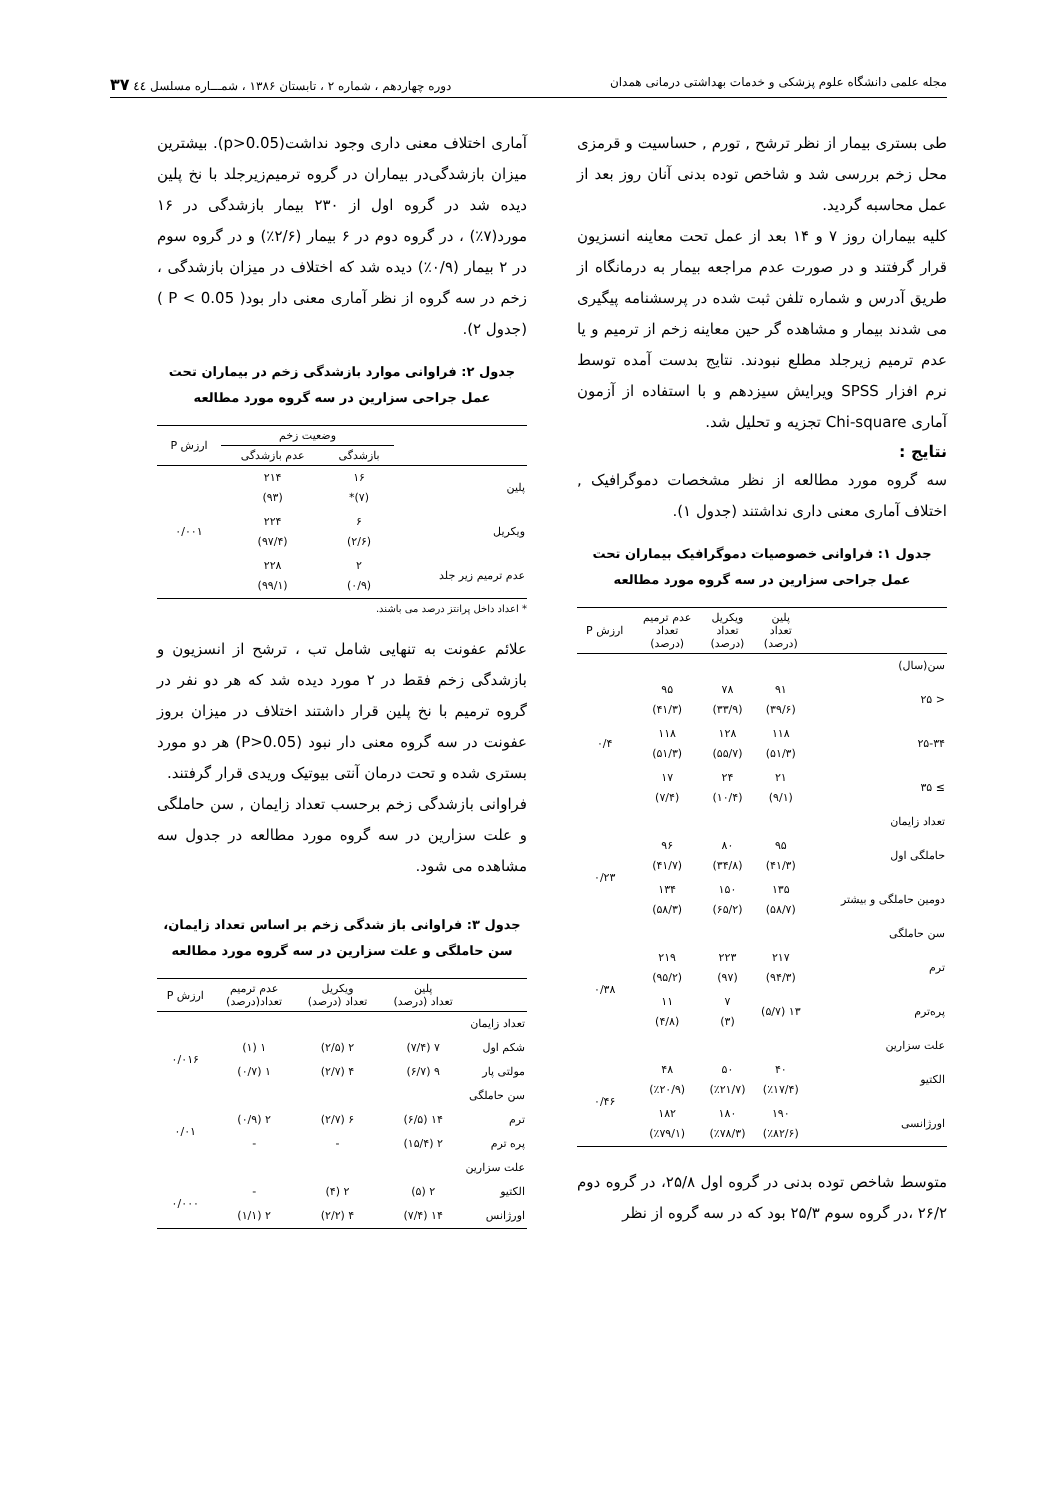مجله علمی دانشگاه علوم پزشکی و خدمات بهداشتی درمانی همدان دوره چهاردهم ، شماره ۲ ، تابستان ۱۳۸۶ ، شمـــاره مسلسل ٤٤ ۳۷
طی بستری بیمار از نظر ترشح , تورم , حساسیت و قرمزی محل زخم بررسی شد و شاخص توده بدنی آنان روز بعد از عمل محاسبه گردید.
کلیه بیماران روز ۷ و ۱۴ بعد از عمل تحت معاینه انسزیون قرار گرفتند و در صورت عدم مراجعه بیمار به درمانگاه از طریق آدرس و شماره تلفن ثبت شده در پرسشنامه پیگیری می شدند بیمار و مشاهده گر حین معاینه زخم از ترمیم و یا عدم ترمیم زیرجلد مطلع نبودند. نتایج بدست آمده توسط نرم افزار SPSS ویرایش سیزدهم و با استفاده از آزمون آماری Chi-square تجزیه و تحلیل شد.
نتایج :
سه گروه مورد مطالعه از نظر مشخصات دموگرافیک , اختلاف آماری معنی داری نداشتند (جدول ۱).
جدول ۱: فراوانی خصوصیات دموگرافیک بیماران تحت عمل جراحی سزارین در سه گروه مورد مطالعه
| | پلین تعداد (درصد) | ویکریل تعداد (درصد) | عدم ترمیم تعداد (درصد) | ارزش P |
| --- | --- | --- | --- | --- |
| سن(سال) | | | | |
| < ۲۵ | ۹۱ (۳۹/۶) | ۷۸ (۳۳/۹) | ۹۵ (۴۱/۳) | ۰/۴ |
| ۲۵-۳۴ | ۱۱۸ (۵۱/۳) | ۱۲۸ (۵۵/۷) | ۱۱۸ (۵۱/۳) | |
| ≥ ۳۵ | ۲۱ (۹/۱) | ۲۴ (۱۰/۴) | ۱۷ (۷/۴) | |
| تعداد زایمان | | | | |
| حاملگی اول | ۹۵ (۴۱/۳) | ۸۰ (۳۴/۸) | ۹۶ (۴۱/۷) | ۰/۲۳ |
| دومین حاملگی و بیشتر | ۱۳۵ (۵۸/۷) | ۱۵۰ (۶۵/۲) | ۱۳۴ (۵۸/۳) | |
| سن حاملگی | | | | |
| ترم | ۲۱۷ (۹۴/۳) | ۲۲۳ (۹۷) | ۲۱۹ (۹۵/۲) | ۰/۳۸ |
| پره‌ترم | ۱۳ (۵/۷) | ۷ (۳) | ۱۱ (۴/۸) | |
| علت سزارین | | | | |
| الکتیو | ۴۰ (٪۱۷/۴) | ۵۰ (٪۲۱/۷) | ۴۸ (٪۲۰/۹) | ۰/۴۶ |
| اورژانسی | ۱۹۰ (٪۸۲/۶) | ۱۸۰ (٪۷۸/۳) | ۱۸۲ (٪۷۹/۱) | |
متوسط شاخص توده بدنی در گروه اول ۲۵/۸، در گروه دوم ۲۶/۲ ،در گروه سوم ۲۵/۳ بود که در سه گروه از نظر
آماری اختلاف معنی داری وجود نداشت(p>0.05). بیشترین میزان بازشدگی‌در بیماران در گروه ترمیم‌زیرجلد با نخ پلین دیده شد در گروه اول از ۲۳۰ بیمار بازشدگی در ۱۶ مورد(۷٪) ، در گروه دوم در ۶ بیمار (۲/۶٪) و در گروه سوم در ۲ بیمار (۰/۹٪) دیده شد که اختلاف در میزان بازشدگی ، زخم در سه گروه از نظر آماری معنی دار بود( P < 0.05 )(جدول ۲).
جدول ۲: فراوانی موارد بازشدگی زخم در بیماران تحت عمل جراحی سزارین در سه گروه مورد مطالعه
| | وضعیت زخم | | ارزش P |
| --- | --- | --- | --- |
| | بازشدگی | عدم بازشدگی | |
| پلین | ۱۶ (۷)* | ۲۱۴ (۹۳) | ۰/۰۰۱ |
| ویکریل | ۶ (۲/۶) | ۲۲۴ (۹۷/۴) | |
| عدم ترمیم زیر جلد | ۲ (۰/۹) | ۲۲۸ (۹۹/۱) | |
* اعداد داخل پرانتز درصد می باشند.
علائم عفونت به تنهایی شامل تب ، ترشح از انسزیون و بازشدگی زخم فقط در ۲ مورد دیده شد که هر دو نفر در گروه ترمیم با نخ پلین قرار داشتند اختلاف در میزان بروز عفونت در سه گروه معنی دار نبود (P>0.05) هر دو مورد بستری شده و تحت درمان آنتی بیوتیک وریدی قرار گرفتند.
فراوانی بازشدگی زخم برحسب تعداد زایمان , سن حاملگی و علت سزارین در سه گروه مورد مطالعه در جدول سه مشاهده می شود.
جدول ۳: فراوانی باز شدگی زخم بر اساس تعداد زایمان، سن حاملگی و علت سزارین در سه گروه مورد مطالعه
| | پلین تعداد (درصد) | ویکریل تعداد (درصد) | عدم ترمیم تعداد(درصد) | ارزش P |
| --- | --- | --- | --- | --- |
| تعداد زایمان | | | | |
| شکم اول | ۷ (۷/۴) | ۲ (۲/۵) | ۱ (۱) | ۰/۰۱۶ |
| مولتی پار | ۹ (۶/۷) | ۴ (۲/۷) | ۱ (۰/۷) | |
| سن حاملگی | | | | |
| ترم | ۱۴ (۶/۵) | ۶ (۲/۷) | ۲ (۰/۹) | ۰/۰۱ |
| پره ترم | ۲ (۱۵/۴) | - | - | |
| علت سزارین | | | | |
| الکتیو | ۲ (۵) | ۲ (۴) | - | ۰/۰۰۰ |
| اورژانس | ۱۴ (۷/۴) | ۴ (۲/۲) | ۲ (۱/۱) | |